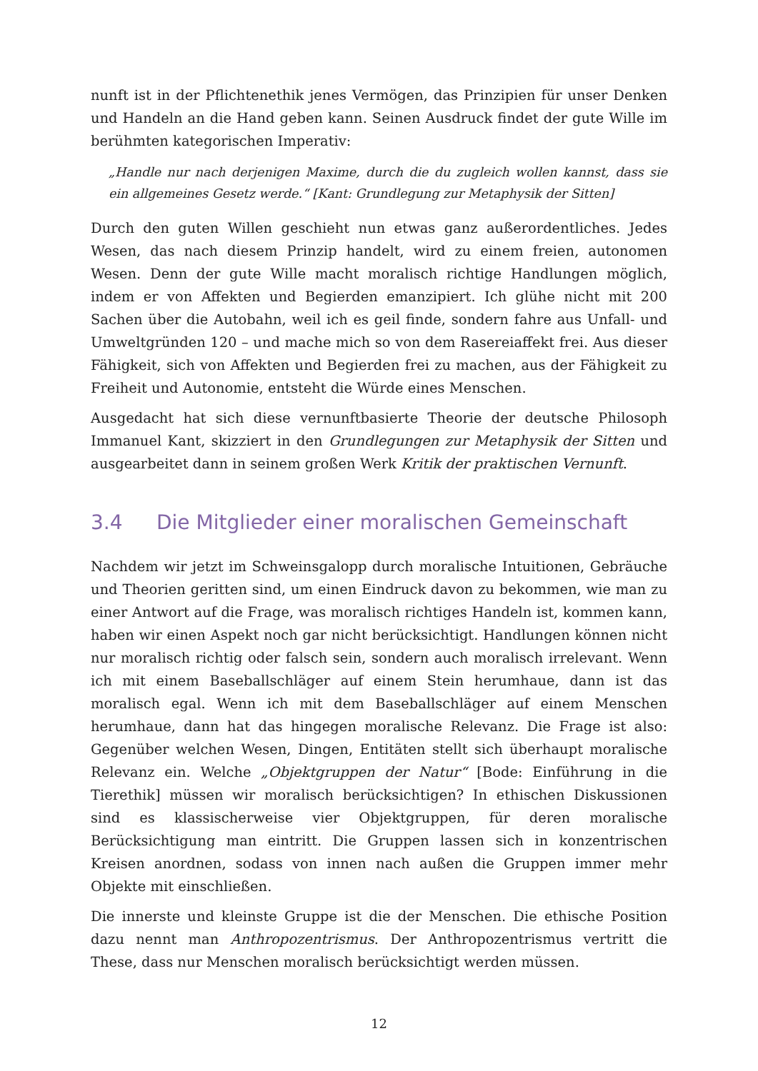nunft ist in der Pflichtenethik jenes Vermögen, das Prinzipien für unser Denken und Handeln an die Hand geben kann. Seinen Ausdruck findet der gute Wille im berühmten kategorischen Imperativ:
„Handle nur nach derjenigen Maxime, durch die du zugleich wollen kannst, dass sie ein allgemeines Gesetz werde.“ [Kant: Grundlegung zur Metaphysik der Sitten]
Durch den guten Willen geschieht nun etwas ganz außerordentliches. Jedes Wesen, das nach diesem Prinzip handelt, wird zu einem freien, autonomen Wesen. Denn der gute Wille macht moralisch richtige Handlungen möglich, indem er von Affekten und Begierden emanzipiert. Ich glühe nicht mit 200 Sachen über die Autobahn, weil ich es geil finde, sondern fahre aus Unfall- und Umweltgründen 120 – und mache mich so von dem Rasereiaffekt frei. Aus dieser Fähigkeit, sich von Affekten und Begierden frei zu machen, aus der Fähigkeit zu Freiheit und Autonomie, entsteht die Würde eines Menschen.
Ausgedacht hat sich diese vernunftbasierte Theorie der deutsche Philosoph Immanuel Kant, skizziert in den Grundlegungen zur Metaphysik der Sitten und ausgearbeitet dann in seinem großen Werk Kritik der praktischen Vernunft.
3.4 Die Mitglieder einer moralischen Gemeinschaft
Nachdem wir jetzt im Schweinsgalopp durch moralische Intuitionen, Gebräuche und Theorien geritten sind, um einen Eindruck davon zu bekommen, wie man zu einer Antwort auf die Frage, was moralisch richtiges Handeln ist, kommen kann, haben wir einen Aspekt noch gar nicht berücksichtigt. Handlungen können nicht nur moralisch richtig oder falsch sein, sondern auch moralisch irrelevant. Wenn ich mit einem Baseballschläger auf einem Stein herumhaue, dann ist das moralisch egal. Wenn ich mit dem Baseballschläger auf einem Menschen herumhaue, dann hat das hingegen moralische Relevanz. Die Frage ist also: Gegenüber welchen Wesen, Dingen, Entitäten stellt sich überhaupt moralische Relevanz ein. Welche „Objektgruppen der Natur“ [Bode: Einführung in die Tierethik] müssen wir moralisch berücksichtigen? In ethischen Diskussionen sind es klassischerweise vier Objektgruppen, für deren moralische Berücksichtigung man eintritt. Die Gruppen lassen sich in konzentrischen Kreisen anordnen, sodass von innen nach außen die Gruppen immer mehr Objekte mit einschließen.
Die innerste und kleinste Gruppe ist die der Menschen. Die ethische Position dazu nennt man Anthropozentrismus. Der Anthropozentrismus vertritt die These, dass nur Menschen moralisch berücksichtigt werden müssen.
12